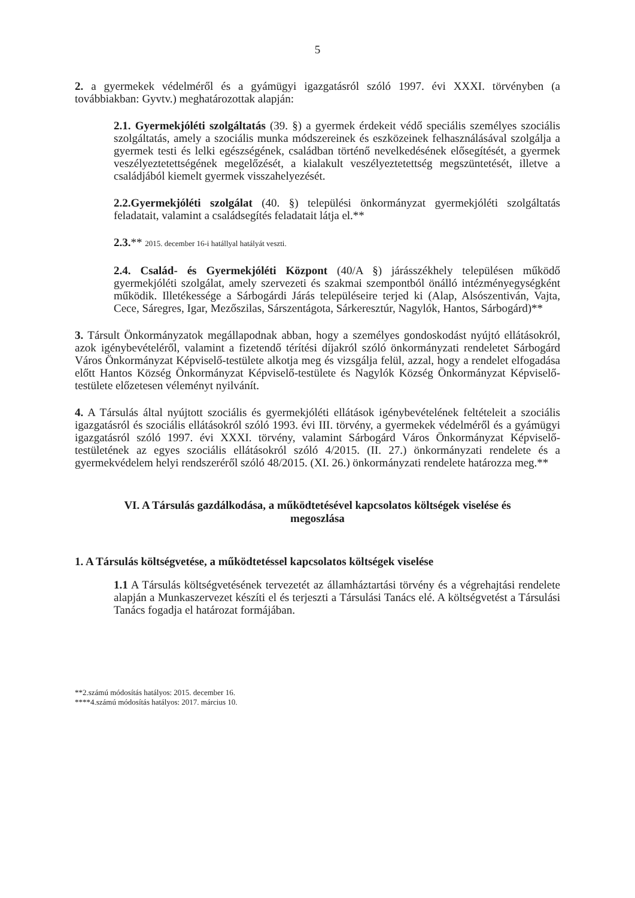5
2. a gyermekek védelméről és a gyámügyi igazgatásról szóló 1997. évi XXXI. törvényben (a továbbiakban: Gyvtv.) meghatározottak alapján:
2.1. Gyermekjóléti szolgáltatás (39. §) a gyermek érdekeit védő speciális személyes szociális szolgáltatás, amely a szociális munka módszereinek és eszközeinek felhasználásával szolgálja a gyermek testi és lelki egészségének, családban történő nevelkedésének elősegítését, a gyermek veszélyeztetettségének megelőzését, a kialakult veszélyeztetettség megszüntetését, illetve a családjából kiemelt gyermek visszahelyezését.
2.2.Gyermekjóléti szolgálat (40. §) települési önkormányzat gyermekjóléti szolgáltatás feladatait, valamint a családsegítés feladatait látja el.**
2.3.** 2015. december 16-i hatállyal hatályát veszti.
2.4. Család- és Gyermekjóléti Központ (40/A §) járásszékhely településen működő gyermekjóléti szolgálat, amely szervezeti és szakmai szempontból önálló intézményegységként működik. Illetékessége a Sárbogárdi Járás településeire terjed ki (Alap, Alsószentiván, Vajta, Cece, Sáregres, Igar, Mezőszilas, Sárszentágota, Sárkeresztúr, Nagylók, Hantos, Sárbogárd)**
3. Társult Önkormányzatok megállapodnak abban, hogy a személyes gondoskodást nyújtó ellátásokról, azok igénybevételéről, valamint a fizetendő térítési díjakról szóló önkormányzati rendeletet Sárbogárd Város Önkormányzat Képviselő-testülete alkotja meg és vizsgálja felül, azzal, hogy a rendelet elfogadása előtt Hantos Község Önkormányzat Képviselő-testülete és Nagylók Község Önkormányzat Képviselő-testülete előzetesen véleményt nyilvánít.
4. A Társulás által nyújtott szociális és gyermekjóléti ellátások igénybevételének feltételeit a szociális igazgatásról és szociális ellátásokról szóló 1993. évi III. törvény, a gyermekek védelméről és a gyámügyi igazgatásról szóló 1997. évi XXXI. törvény, valamint Sárbogárd Város Önkormányzat Képviselő-testületének az egyes szociális ellátásokról szóló 4/2015. (II. 27.) önkormányzati rendelete és a gyermekvédelem helyi rendszeréről szóló 48/2015. (XI. 26.) önkormányzati rendelete határozza meg.**
VI. A Társulás gazdálkodása, a működtetésével kapcsolatos költségek viselése és megoszlása
1. A Társulás költségvetése, a működtetéssel kapcsolatos költségek viselése
1.1 A Társulás költségvetésének tervezetét az államháztartási törvény és a végrehajtási rendelete alapján a Munkaszervezet készíti el és terjeszti a Társulási Tanács elé. A költségvetést a Társulási Tanács fogadja el határozat formájában.
**2.számú módosítás hatályos: 2015. december 16.
****4.számú módosítás hatályos: 2017. március 10.